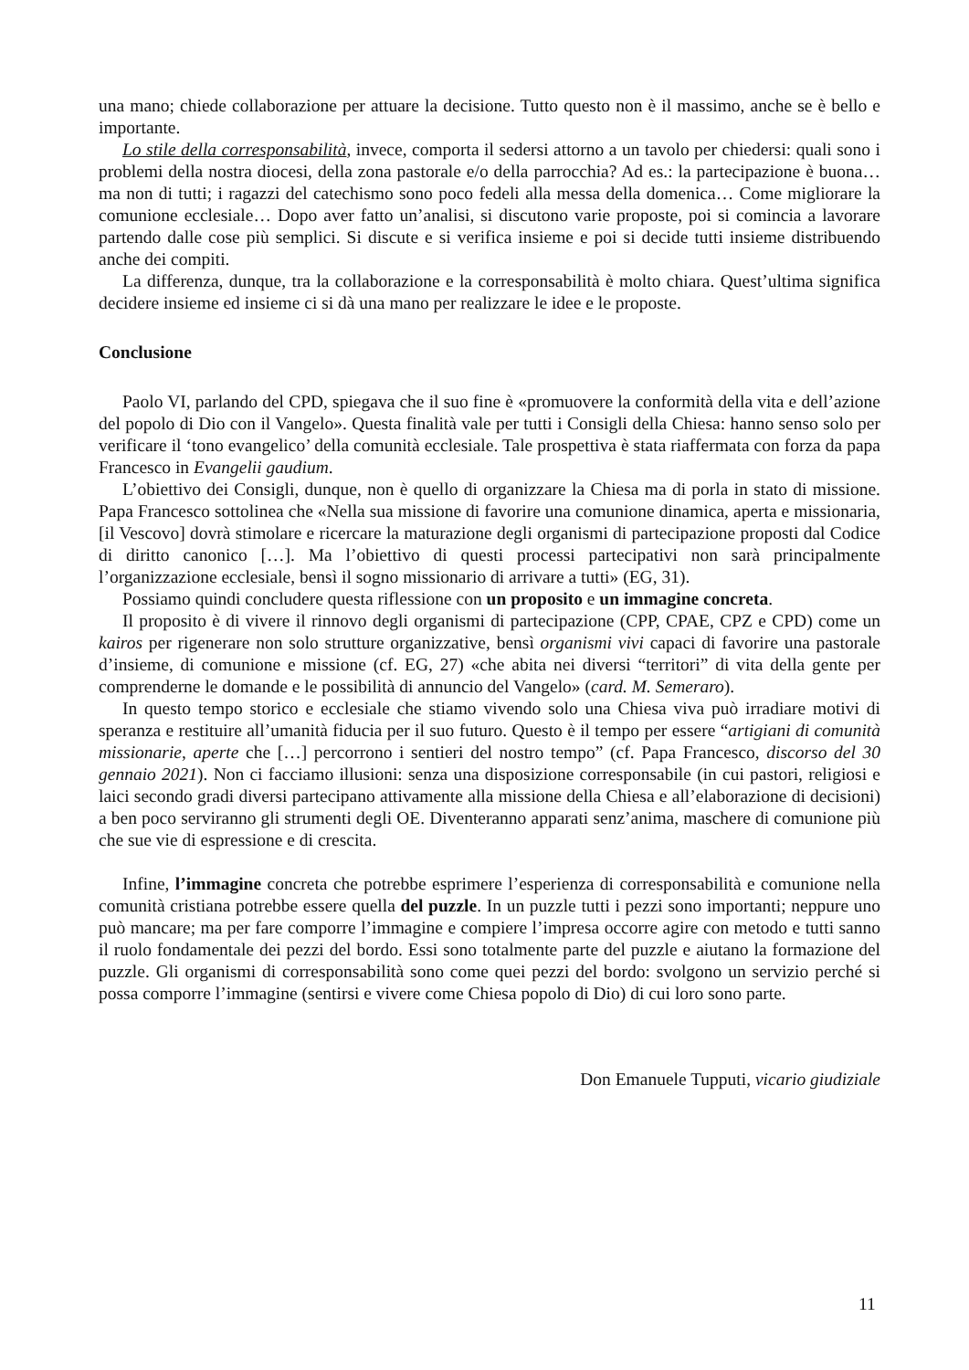una mano; chiede collaborazione per attuare la decisione. Tutto questo non è il massimo, anche se è bello e importante.
Lo stile della corresponsabilità, invece, comporta il sedersi attorno a un tavolo per chiedersi: quali sono i problemi della nostra diocesi, della zona pastorale e/o della parrocchia? Ad es.: la partecipazione è buona… ma non di tutti; i ragazzi del catechismo sono poco fedeli alla messa della domenica… Come migliorare la comunione ecclesiale… Dopo aver fatto un’analisi, si discutono varie proposte, poi si comincia a lavorare partendo dalle cose più semplici. Si discute e si verifica insieme e poi si decide tutti insieme distribuendo anche dei compiti.
La differenza, dunque, tra la collaborazione e la corresponsabilità è molto chiara. Quest’ultima significa decidere insieme ed insieme ci si dà una mano per realizzare le idee e le proposte.
Conclusione
Paolo VI, parlando del CPD, spiegava che il suo fine è «promuovere la conformità della vita e dell’azione del popolo di Dio con il Vangelo». Questa finalità vale per tutti i Consigli della Chiesa: hanno senso solo per verificare il ‘tono evangelico’ della comunità ecclesiale. Tale prospettiva è stata riaffermata con forza da papa Francesco in Evangelii gaudium.
L’obiettivo dei Consigli, dunque, non è quello di organizzare la Chiesa ma di porla in stato di missione. Papa Francesco sottolinea che «Nella sua missione di favorire una comunione dinamica, aperta e missionaria, [il Vescovo] dovrà stimolare e ricercare la maturazione degli organismi di partecipazione proposti dal Codice di diritto canonico […]. Ma l’obiettivo di questi processi partecipativi non sarà principalmente l’organizzazione ecclesiale, bensì il sogno missionario di arrivare a tutti» (EG, 31).
Possiamo quindi concludere questa riflessione con un proposito e un immagine concreta.
Il proposito è di vivere il rinnovo degli organismi di partecipazione (CPP, CPAE, CPZ e CPD) come un kairos per rigenerare non solo strutture organizzative, bensì organismi vivi capaci di favorire una pastorale d’insieme, di comunione e missione (cf. EG, 27) «che abita nei diversi “territori” di vita della gente per comprenderne le domande e le possibilità di annuncio del Vangelo» (card. M. Semeraro).
In questo tempo storico e ecclesiale che stiamo vivendo solo una Chiesa viva può irradiare motivi di speranza e restituire all’umanità fiducia per il suo futuro. Questo è il tempo per essere “artigiani di comunità missionarie, aperte che […] percorrono i sentieri del nostro tempo” (cf. Papa Francesco, discorso del 30 gennaio 2021). Non ci facciamo illusioni: senza una disposizione corresponsabile (in cui pastori, religiosi e laici secondo gradi diversi partecipano attivamente alla missione della Chiesa e all’elaborazione di decisioni) a ben poco serviranno gli strumenti degli OE. Diventeranno apparati senz’anima, maschere di comunione più che sue vie di espressione e di crescita.
Infine, l’immagine concreta che potrebbe esprimere l’esperienza di corresponsabilità e comunione nella comunità cristiana potrebbe essere quella del puzzle. In un puzzle tutti i pezzi sono importanti; neppure uno può mancare; ma per fare comporre l’immagine e compiere l’impresa occorre agire con metodo e tutti sanno il ruolo fondamentale dei pezzi del bordo. Essi sono totalmente parte del puzzle e aiutano la formazione del puzzle. Gli organismi di corresponsabilità sono come quei pezzi del bordo: svolgono un servizio perché si possa comporre l’immagine (sentirsi e vivere come Chiesa popolo di Dio) di cui loro sono parte.
Don Emanuele Tupputi, vicario giudiziale
11